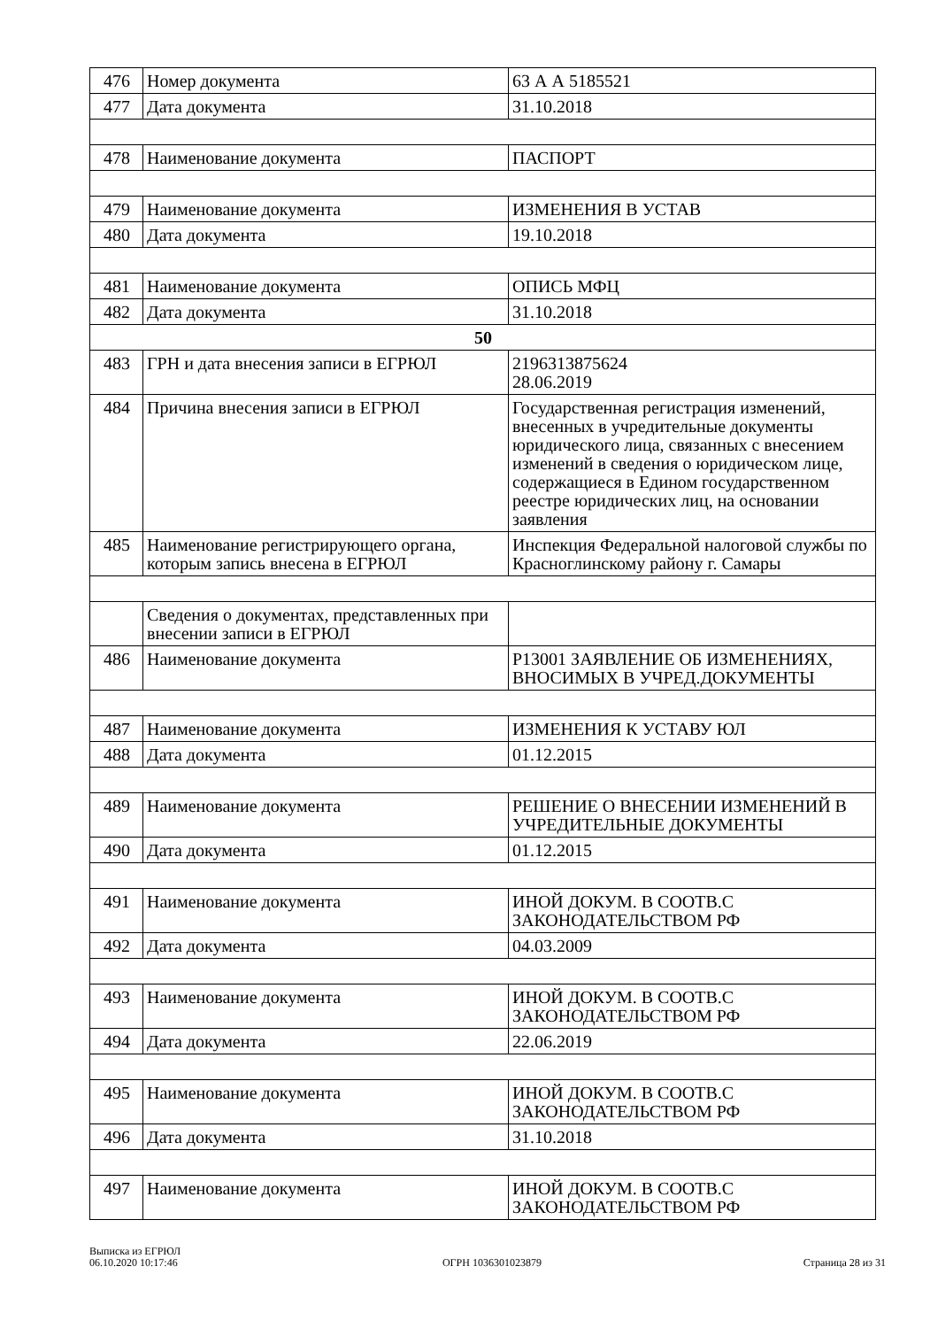| 476 | Номер документа | 63 А А 5185521 |
| 477 | Дата документа | 31.10.2018 |
| 478 | Наименование документа | ПАСПОРТ |
| 479 | Наименование документа | ИЗМЕНЕНИЯ В УСТАВ |
| 480 | Дата документа | 19.10.2018 |
| 481 | Наименование документа | ОПИСЬ МФЦ |
| 482 | Дата документа | 31.10.2018 |
| 50 | | |
| 483 | ГРН и дата внесения записи в ЕГРЮЛ | 2196313875624 28.06.2019 |
| 484 | Причина внесения записи в ЕГРЮЛ | Государственная регистрация изменений, внесенных в учредительные документы юридического лица, связанных с внесением изменений в сведения о юридическом лице, содержащиеся в Едином государственном реестре юридических лиц, на основании заявления |
| 485 | Наименование регистрирующего органа, которым запись внесена в ЕГРЮЛ | Инспекция Федеральной налоговой службы по Красноглинскому району г. Самары |
| | Сведения о документах, представленных при внесении записи в ЕГРЮЛ | |
| 486 | Наименование документа | Р13001 ЗАЯВЛЕНИЕ ОБ ИЗМЕНЕНИЯХ, ВНОСИМЫХ В УЧРЕД.ДОКУМЕНТЫ |
| 487 | Наименование документа | ИЗМЕНЕНИЯ К УСТАВУ ЮЛ |
| 488 | Дата документа | 01.12.2015 |
| 489 | Наименование документа | РЕШЕНИЕ О ВНЕСЕНИИ ИЗМЕНЕНИЙ В УЧРЕДИТЕЛЬНЫЕ ДОКУМЕНТЫ |
| 490 | Дата документа | 01.12.2015 |
| 491 | Наименование документа | ИНОЙ ДОКУМ. В СООТВ.С ЗАКОНОДАТЕЛЬСТВОМ РФ |
| 492 | Дата документа | 04.03.2009 |
| 493 | Наименование документа | ИНОЙ ДОКУМ. В СООТВ.С ЗАКОНОДАТЕЛЬСТВОМ РФ |
| 494 | Дата документа | 22.06.2019 |
| 495 | Наименование документа | ИНОЙ ДОКУМ. В СООТВ.С ЗАКОНОДАТЕЛЬСТВОМ РФ |
| 496 | Дата документа | 31.10.2018 |
| 497 | Наименование документа | ИНОЙ ДОКУМ. В СООТВ.С ЗАКОНОДАТЕЛЬСТВОМ РФ |
Выписка из ЕГРЮЛ
06.10.2020 10:17:46
ОГРН 1036301023879
Страница 28 из 31